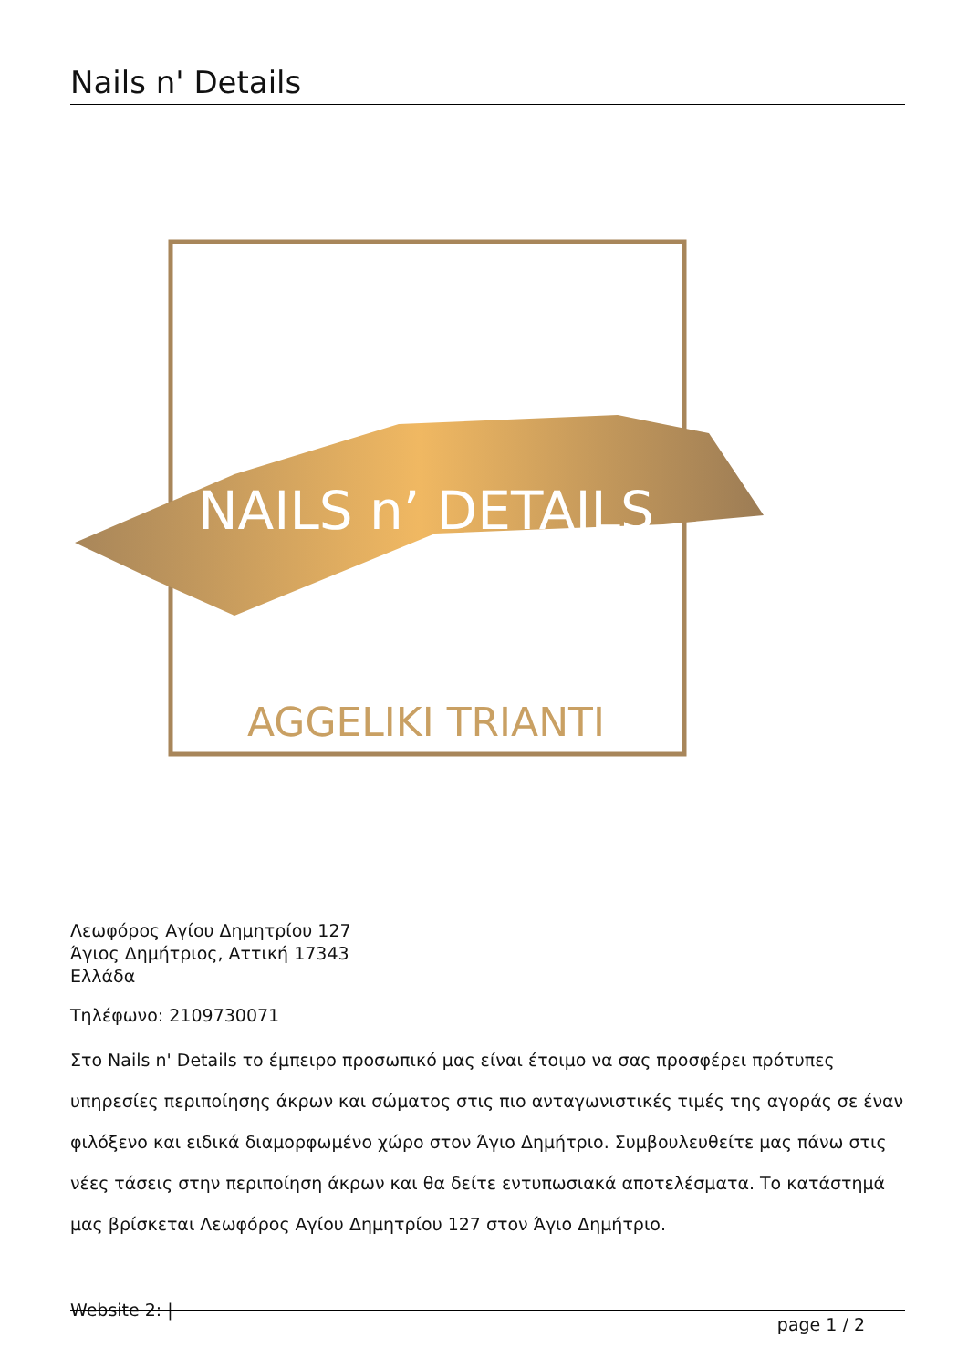Nails n' Details
NAILS n’ DETAILS
AGGELIKI TRIANTI
Λεωφόρος Αγίου Δημητρίου 127
Άγιος Δημήτριος, Αττική 17343
Ελλάδα
Τηλέφωνο: 2109730071
Στο Nails n' Details το έμπειρο προσωπικό μας είναι έτοιμο να σας προσφέρει πρότυπες υπηρεσίες περιποίησης άκρων και σώματος στις πιο ανταγωνιστικές τιμές της αγοράς σε έναν φιλόξενο και ειδικά διαμορφωμένο χώρο στον Άγιο Δημήτριο. Συμβουλευθείτε μας πάνω στις νέες τάσεις στην περιποίηση άκρων και θα δείτε εντυπωσιακά αποτελέσματα. Το κατάστημά μας βρίσκεται Λεωφόρος Αγίου Δημητρίου 127 στον Άγιο Δημήτριο.
Website 2: | page 1 / 2